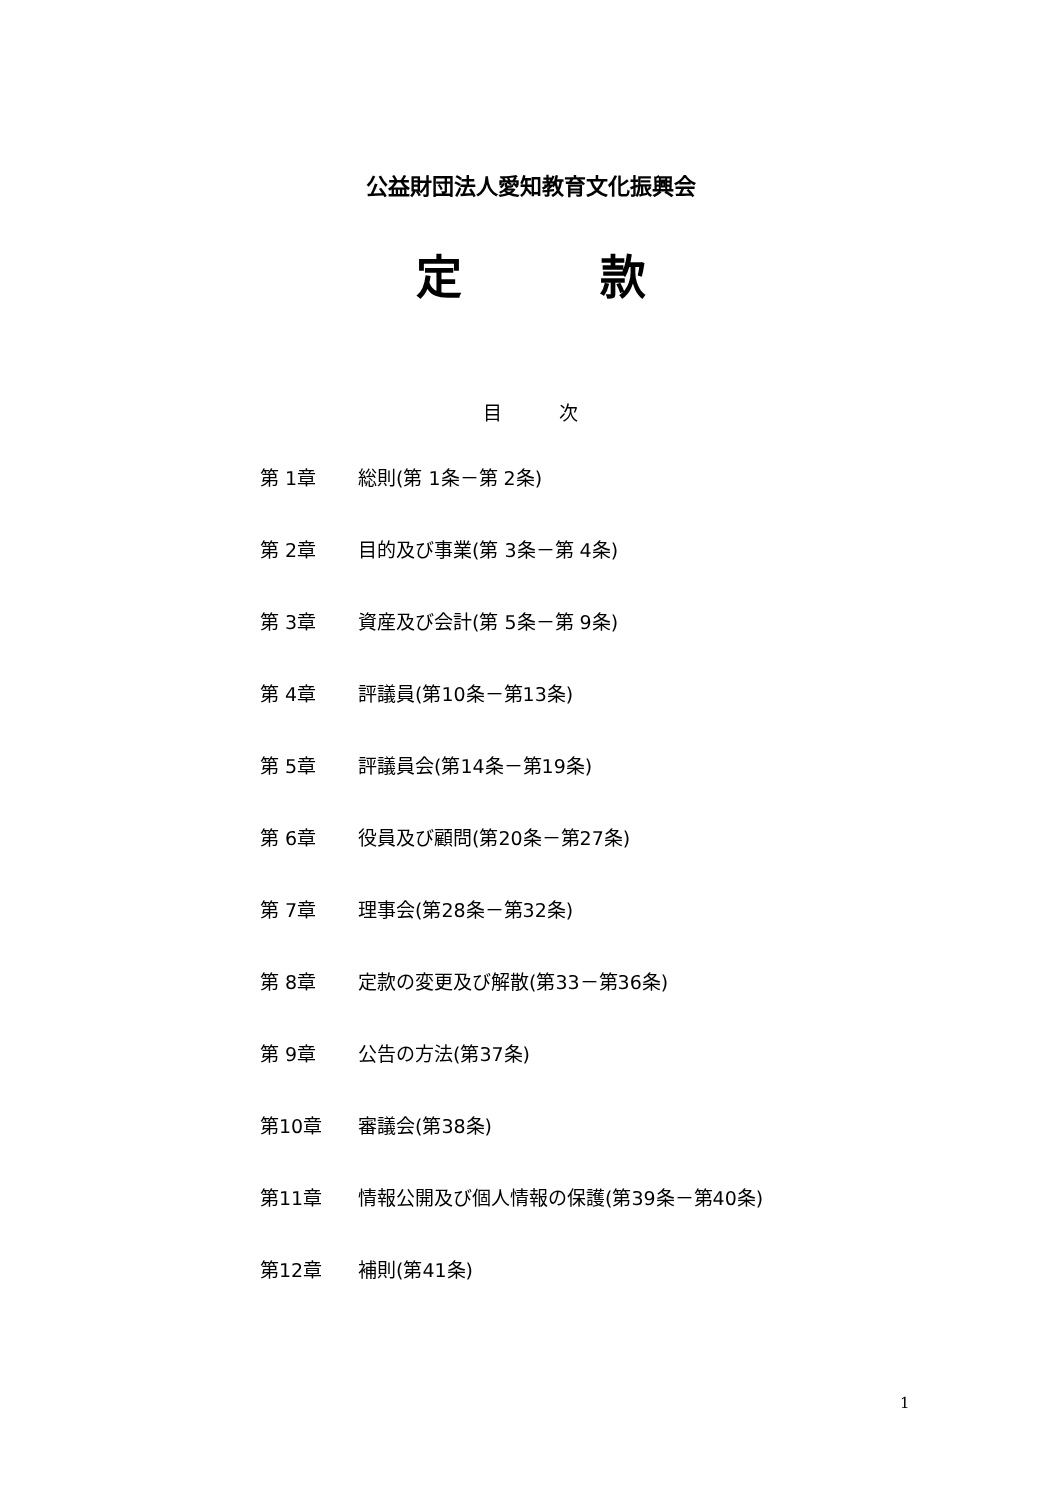公益財団法人愛知教育文化振興会
定　　　款
目　　　次
第 1章 総則(第 1条－第 2条)
第 2章 目的及び事業(第 3条－第 4条)
第 3章 資産及び会計(第 5条－第 9条)
第 4章 評議員(第10条－第13条)
第 5章 評議員会(第14条－第19条)
第 6章 役員及び顧問(第20条－第27条)
第 7章 理事会(第28条－第32条)
第 8章 定款の変更及び解散(第33－第36条)
第 9章 公告の方法(第37条)
第10章 審議会(第38条)
第11章 情報公開及び個人情報の保護(第39条－第40条)
第12章 補則(第41条)
1